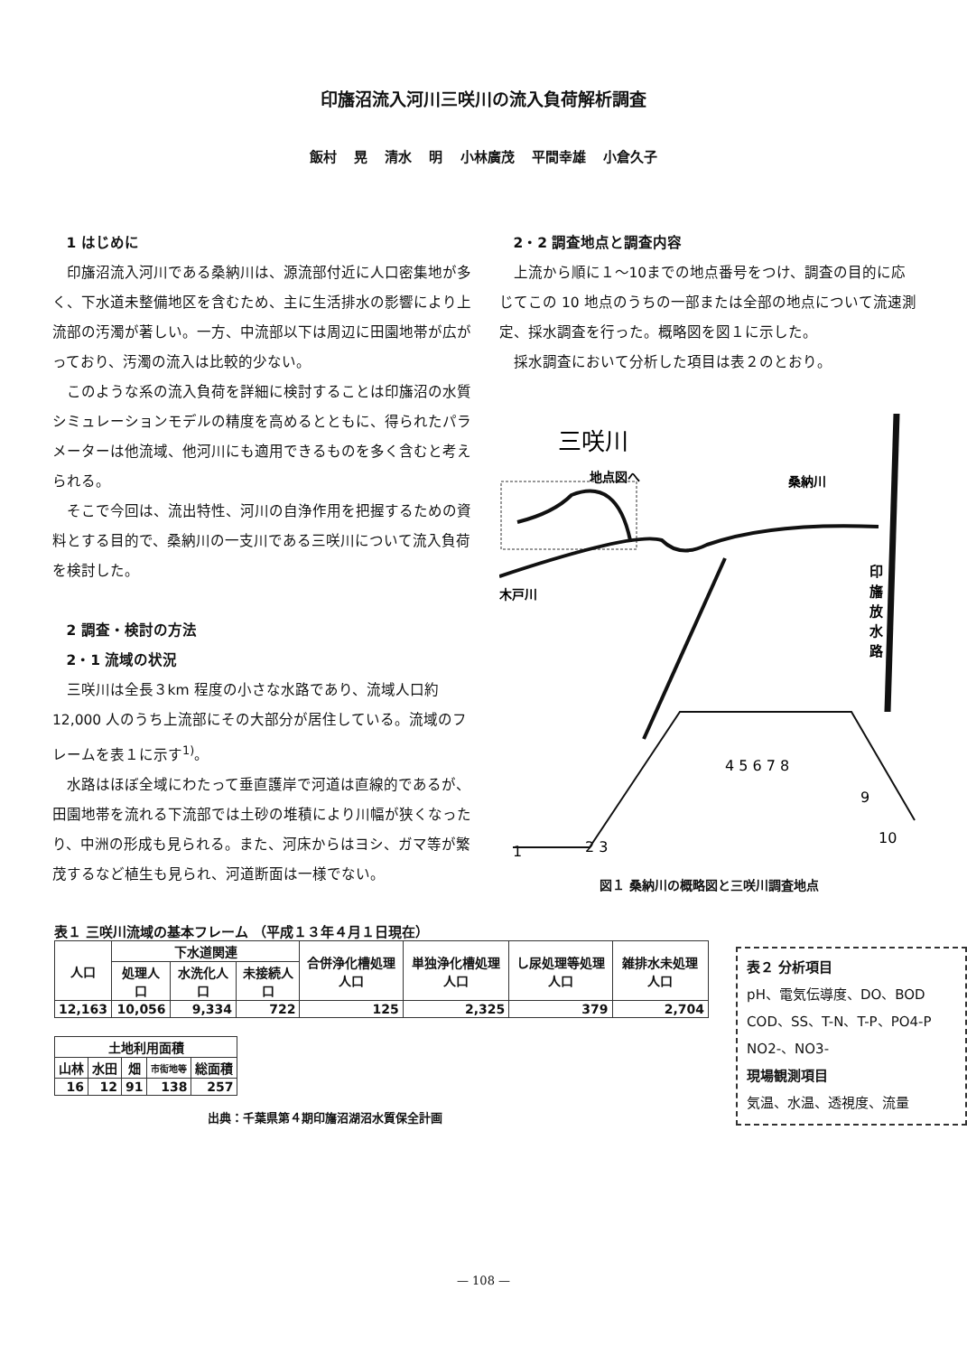印旛沼流入河川三咲川の流入負荷解析調査
飯村 晃 清水 明 小林廣茂 平間幸雄 小倉久子
1 はじめに
印旛沼流入河川である桑納川は、源流部付近に人口密集地が多く、下水道未整備地区を含むため、主に生活排水の影響により上流部の汚濁が著しい。一方、中流部以下は周辺に田園地帯が広がっており、汚濁の流入は比較的少ない。
このような系の流入負荷を詳細に検討することは印旛沼の水質シミュレーションモデルの精度を高めるとともに、得られたパラメーターは他流域、他河川にも適用できるものを多く含むと考えられる。
そこで今回は、流出特性、河川の自浄作用を把握するための資料とする目的で、桑納川の一支川である三咲川について流入負荷を検討した。
2 調査・検討の方法
2・1 流域の状況
三咲川は全長３km 程度の小さな水路であり、流域人口約 12,000 人のうち上流部にその大部分が居住している。流域のフレームを表１に示す<sup>1)</sup>。
水路はほぼ全域にわたって垂直護岸で河道は直線的であるが、田園地帯を流れる下流部では土砂の堆積により川幅が狭くなったり、中洲の形成も見られる。また、河床からはヨシ、ガマ等が繁茂するなど植生も見られ、河道断面は一様でない。
2・2 調査地点と調査内容
上流から順に１～10までの地点番号をつけ、調査の目的に応じてこの 10 地点のうちの一部または全部の地点について流速測定、採水調査を行った。概略図を図１に示した。
採水調査において分析した項目は表２のとおり。
三咲川
地点図へ
桑納川
木戸川
印
旛
放
水
路
1
2 3
4 5 6 7 8
9
10
図１ 桑納川の概略図と三咲川調査地点
表１ 三咲川流域の基本フレーム （平成１３年４月１日現在）
| 人口 | 下水道関連 | | | 合併浄化槽処理人口 | 単独浄化槽処理人口 | し尿処理等処理人口 | 雑排水未処理人口 |
| --- | --- | --- | --- | --- | --- | --- | --- |
| | 処理人口 | 水洗化人口 | 未接続人口 | | | | |
| 12,163 | 10,056 | 9,334 | 722 | 125 | 2,325 | 379 | 2,704 |
| 土地利用面積 | | | | |
| --- | --- | --- | --- | --- |
| 山林 | 水田 | 畑 | 市街地等 | 総面積 |
| 16 | 12 | 91 | 138 | 257 |
出典：千葉県第４期印旛沼湖沼水質保全計画
表２ 分析項目
pH、電気伝導度、DO、BOD
COD、SS、T-N、T-P、PO4-P
NO2-、NO3-
現場観測項目
気温、水温、透視度、流量
— 108 —